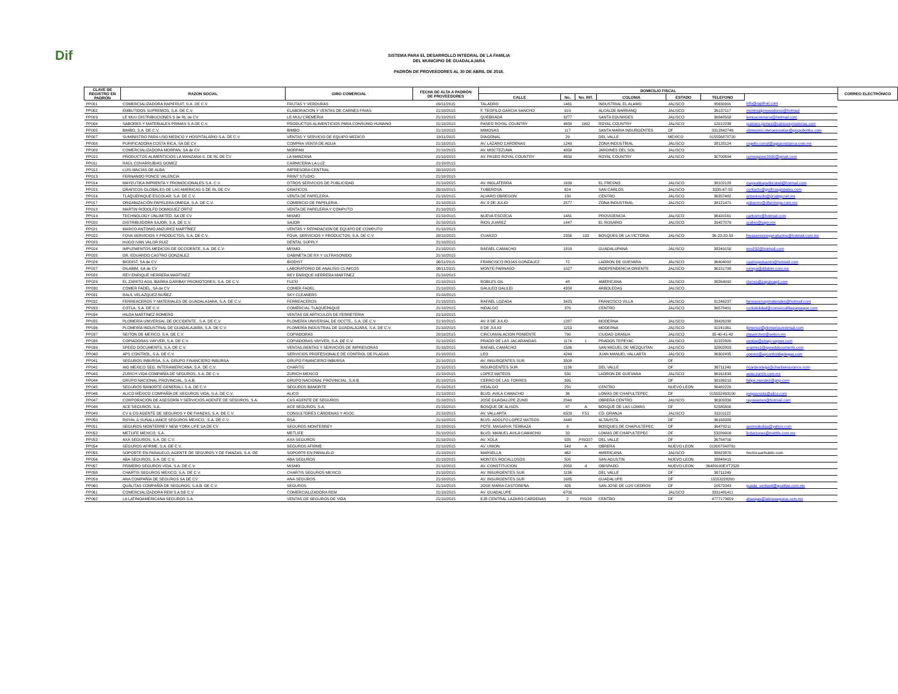Dif
SISTEMA PARA EL DESARROLLO INTEGRAL DE LA FAMILIA
DEL MUNICIPIO DE GUADALAJARA
PADRÓN DE PROVEEDORES AL 30 DE ABRIL DE 2018.
| CLAVE DE REGISTRO EN PADRÓN | RAZON SOCIAL | GIRO COMERCIAL | FECHA DE ALTA A PADRÓN DE PROVEEDORES | DOMICILIO FISCAL | | | | | | | CORREO ELECTRÓNICO |
| --- | --- | --- | --- | --- | --- | --- | --- | --- | --- | --- | --- |
| | | | | CALLE | No. | No. INT. | COLONIA | ESTADO | TELEFONO | | |
| PP001 | COMERCIALIZADORA RAPIFRUIT, S.A. DE C.V. | FRUTAS Y VERDURAS | 09/11/2015 | TALADRO | 1461 | | INDUSTRIAL EL ALAMO | JALISCO | 35630991 | info@rapifruit.com | |
| PP002 | EMBUTIDOS SUPREMOS, S.A. DE C.V. | ELABORACION Y VENTAS DE CARNES FRIAS | 21/10/2015 | F. TEOFILO GARCIA SANCHO | 919 | | ALCALDE BARRANQ | JALISCO | 36137117 | montrealproveedores@hotmail | |
| PP003 | LE MUU DISTRIBUCIONES S de RL de CV | LE MUU CREMERIA | 21/10/2015 | QUEBRADA | 3277 | | SANTA EDUWIGES | JALISCO | 36848550 | lemuucremeria@hotmail.com | |
| PP004 | SABORES Y MATERIALES PRIMAS S.A DE C.V. | PRODUCTOS ALIMENTICIOS PARA CONSUMO HUMANO | 21/10/2015 | PASEO ROYAL COUNTRY | 4650 | 1902 | ROYAL COUNTRY | JALISCO | 12012236 | gustavo.gomez@saboresymaterias.com | |
| PP005 | BIMBO, S.A. DE C.V. | BIMBO | 21/10/2015 | MIMOSAS | 117 | | SANTA MARIA INSURGENTES | DF | 3312842746 | obmexmo.oteroescuelas@grupobimbo.com | |
| PP007 | SUMINISTRO PARA USO MEDICO Y HOSPITALARIO S.A. DE C.V. | VENTAS Y SERVICIO DE EQUIPO MEDICO | 19/11/2015 | DIAGONAL | 29 | | DEL VALLE | MEXICO | 015556878720 | | |
| PP008 | PURIFICADORA COSTA RICA, SA DE CV | COMPRA VENTA DE AGUA | 21/10/2015 | AV. LAZARO CARDENAS | 1249 | | ZONA INDUSTRIAL | JALISCO | 38128124 | rogelio.corral@aguacostarica.com.mx | |
| PP009 | COMERCIALIZADORA MORPAN, SA de CV | MORPAN | 21/10/2015 | AV. MOCTEZUMA | 4350 | | JARDINES DEL SOL | JALISCO | | | |
| PP010 | PRODUCTOS ALIMENTICIOS LA MANZANA S. DE RL DE CV | LA MANZANA | 21/10/2015 | AV. PASEO ROYAL COUNTRY | 4650 | | ROYAL COUNTRY | JALISCO | 30700694 | ramosjavier2000@gmail.com | |
| PP011 | RAÚL COVARRUBIAS GOMEZ | CARNICERIA LA LUZ | 21/10/2015 | | | | | | | | |
| PP012 | LUIS MACIAS DE ALBA | IMPRESORA CENTRAL | 20/10/2015 | | | | | | | | |
| PP013 | FERNANDO PONCE VALENCIA | PRINT STUDIO | 21/10/2015 | | | | | | | | |
| PP014 | MAYEUTIKA IMPRENTA Y PROMOCIONALES S.A. C.V. | OTROS SERVICIOS DE PUBLICIDAD | 21/10/2015 | AV. INGLATERRA | 1639 | | EL FRESNO | JALISCO | 38102128 | mayeutikapublicidad@hotmail.com | |
| PP015 | GRAFICOS GLOBALES DE LAS AMERICAS S DE RL DE CV | GRAFICOS | 20/10/2015 | TUBEROSA | 624 | | SAN CARLOS | JALISCO | 3335-67-55 | contacto@graficosglobales.com | |
| PP016 | TLAQUEPAQUE ESCOLAR, S.A. DE C.V. | VENTA DE PAPELERIA. | 21/10/2015 | ALVARO OBREGON | 130 | | CENTRO | JALISCO | 36357482 | antoniosolo@prodigy.net.mx | |
| PP017 | ORGANIZACIÓN PAPELERA OMEGA, S.A. DE C.V. | COMERCIO DE PAPELERIA. | 21/10/2015 | AV. 8 DE JULIO | 2577 | | ZONA INDUSTRIAL | JALISCO | 38121471 | gobierno@ofientrega.com.mx | |
| PP018 | MARTIN RODOLFO DOMIGUEZ ORTIZ | VENTA DE PAPELERIA Y COMPUTO | 21/10/2015 | | | | | | | | |
| PP019 | TECHNOLOGY UNLIMITED, SA DE CV | MISMO | 21/10/2015 | NUEVA ESCOCIA | 1481 | | PROVIDENCIA | JALISCO | 36420161 | carlostrv@hotmail.com | |
| PP020 | DISTRIBUIDORA SAJOR, S.A. DE C.V. | SAJOR | 21/10/2015 | RIOS JUAREZ | 1447 | | EL ROSARIO | JALISCO | 39427070 | arubio@sajor.mx | |
| PP021 | MARCO ANTONIO ANZUREZ MARTÍNEZ | VENTAS Y REPARACION DE EQUIPO DE COMPUTO | 21/10/2015 | | | | | | | | |
| PP022 | FOVA SERVICIOS Y PRODUCTOS, S.A. DE C.V. | FOVA, SERVICIOS Y PRODUCTOS, S.A. DE C.V. | 20/10/2015 | CUARZO | 2356 | 103 | BOSQUES DE LA VICTORIA | JALISCO | 36-23-20-59 | fovaserviciosyproductos@hotmail.com.mx | |
| PP023 | HUGO IVAN VALOR RUIZ | DENTAL SUPPLY | 21/10/2015 | | | | | | | | |
| PP024 | IMPLEMENTOS MEDICOS DE OCCIDENTE, S.A. DE C.V. | MISMO | 21/10/2015 | RAFAEL CAMACHO | 1818 | | GUADALUPANA | JALISCO | 38249150 | imo232@hotmail.com | |
| PP025 | DR. EDUARDO CASTRO GONZALEZ | GABINETA DE RX Y ULTRASONIDO | 21/10/2015 | | | | | | | | |
| PP026 | BIODIST, SA de CV | BIODIST | 06/11/2015 | FRANCISCO ROJAS GONZALEZ | 72 | | LADRON DE GUEVARA | JALISCO | 36404092 | castrogeduardo@hotmail.com | |
| PP027 | DILABIM, SA de CV | LABORATORIO DE ANALISIS CLINICOS | 06/11/2015 | MONTE PARNASO | 1027 | | INDEPENDENCIA ORIENTE | JALISCO | 36151790 | mireya@dilabim.com.mx | |
| PP028 | REY ENRIQUE HERRERA MARTINEZ | REY ENRIQUE HERRERA MARTINEZ | 21/10/2015 | | | | | | | | |
| PP029 | EL ZAPATO AGIL IBARRA GARIBAY PROMOTORES, S.A. DE C.V. | FLEXI | 21/10/2015 | ROBLES GIL | 48 | | AMERICANA | JALISCO | 38264092 | rtorres@zapatoagil.com | |
| PP030 | COMER FADEL, SA de CV | COMER FADEL | 21/10/2015 | GALILEO GALILEI | 4358 | | ARBOLEDAS | JALISCO | | | |
| PP031 | RAUL VELAZQUEZ NUÑEZ | SKY CLEANERS | 21/10/2015 | | | | | | | | |
| PP032 | FERREACEROS Y MATERIALES DE GUADALAJARA, S.A. DE C.V. | FERREACEROS | 21/10/2015 | RAFAEL LOZADA | 3425 | | FRANCISCO VILLA | JALISCO | 31246237 | ferreacerosymateriales@hotmail.com | |
| PP033 | COTLA, S.A. DE C.V. | COMERCIAL TLAQUEPAQUE | 21/10/2015 | HIDALGO | 370 | | CENTRO | JALISCO | 36578401 | contabilidad@comercialtlaquepaque.com | |
| PP034 | HILDA MARTINEZ ROMERO | VENTAS DE ARTICULOS DE FERRETERIA | 21/10/2015 | | | | | | | | |
| PP035 | PLOMERÍA UNIVERSAL DE OCCIDENTE., S.A. DE C.V. | PLOMERÍA UNIVERSAL DE OCCTE., S.A. DE C.V. | 21/10/2015 | AV. 8 DE JULIO | 1287 | | MODERNA | JALISCO | 39426230 | | |
| PP036 | PLOMERÍA INDUSTRIAL DE GUADALAJARA, S.A. DE C.V. | PLOMERÍA INDUSTRIAL DE GUADALAJARA, S.A. DE C.V. | 21/10/2015 | 8 DE JULIO | 1153 | | MODERNA | JALISCO | 31241361 | ljimenez@plomeriauniversal.com | |
| PP037 | SEITON DE MEXICO, S.A. DE C.V. | COPIADORAS | 20/10/2015 | CIRCUNVALACION PONIENTE | 790 | | CIUDAD GRANJA | JALISCO | 35-40-41-42 | dasanchez@seiton.mx | |
| PP038 | COPIADORAS VAYVER, S.A. DE C.V. | COPIADORAS VAYVER, S.A. DE C.V. | 21/10/2015 | PRADO DE LAS JACARANDAS | 1174 | 1 | PRADOS TEPEYAC | JALISCO | 31222820 | ventas@sharp-vayver.com | |
| PP039 | SPEED DOCUMENTS, S.A. DE C.V. | VENTAS,RENTAS Y SERVICIOS DE IMPRESORAS | 21/10/2015 | RAFAEL CAMACHO | 1586 | | SAN MIGUEL DE MEZQUITAN | JALISCO | 32802803 | eramirez@speeddocuments.com | |
| PP040 | APS CONTROL, S.A. DE C.V. | SERVICIOS PROFESIONALE DE CONTROL DE PLAGAS | 21/10/2015 | LEO | 4249 | | JUAN MANUEL VALLARTA | JALISCO | 36302435 | operez@apcontroldeplagas.com | |
| PP041 | SEGUROS INBURSA, S.A. GRUPO FINANCIERO INBURSA | GRUPO FINANCIERO INBURSA | 21/10/2015 | AV. INSURGENTES SUR | 3500 | | | DF | | | |
| PP042 | AIG MEXICO SEG. INTERAMERICANA, S.A. DE C.V. | CHARTIS | 21/10/2015 | INSURGENTES SUR | 1136 | | DEL VALLE | DF | 36711240 | ricardoortega@chartisinsurance.com | |
| PP043 | ZURICH VIDA COMPAÑÍA DE SEGUROS, S.A. DE C.V. | ZURICH MEXICO | 21/10/2015 | LOPEZ MATEOS | 530 | | LADRON DE GUEVARA | JALISCO | 36161634 | www.zurich.com.mx | |
| PP044 | GRUPO NACIONAL PROVINCIAL, S.A.B. | GRUPO NACIONAL PROVINCIAL, S.A.B. | 21/10/2015 | CERRO DE LAS TORRES | 395 | | | DF | 38186210 | felipe.mendez@gnp.com | |
| PP045 | SEGUROS BANORTE GENERALI, S.A. DE C.V. | SEGUROS BANORTE | 21/10/2015 | HIDALGO | 250 | | CENTRO | NUEVO LEON | 36482220 | | |
| PP046 | ALICO MÉXICO COMPAÑÍA DE SEGUROS VIDA, S.A. DE C.V. | ALICO | 21/10/2015 | BLVD. AVILA CAMACHO | 36 | | LOMAS DE CHAPULTEPEC | DF | 015552493100 | jorgeacosta@alico.com | |
| PP047 | CORPORACIÓN DE ASESORÍA Y SERVICIOS AGENTE DE SEGUROS, S.A. | CAS AGENTE DE SEGUROS | 21/10/2015 | JOSE GUADALUPE ZUNO | 2040 | | OBRERA CENTRO | JALISCO | 36309330 | rayowarren@hotmail.com | |
| PP048 | ACE SEGUROS, S.A. | ACE SEGUROS, S.A. | 21/10/2015 | BOSQUE DE ALISOS | 47 | A | BOSQUE DE LAS LOMAS | DF | 52585800 | | |
| PP049 | CV & CO AGENTE DE SEGUROS Y DE FIANZAS, S.A. DE C.V. | CONSULTORES CÁRDENAS Y ASOC. | 21/10/2015 | AV. VALLARTA | 6503 | F51 | CD. GRANJA | JALISCO | 31101122 | | |
| PP050 | ROYAL & SUNALLIANCE SEGUROS MEXICO, .S.A. DE C.V. | RSA | 21/10/2015 | BLVD. ADOLFO LOPEZ MATEOS | 2448 | | ALTAVISTA | DF | 36168380 | | |
| PP051 | SEGUROS MONTERREY NEW YORK LIFE SA DE CV | SEGUROS MONTERREY | 21/10/2015 | PDTE. MASARYK TERRAZA | 8 | | BOSQUES DE CHAPULTEPEC | DF | 36478211 | aeminakataa@yahoo.com | |
| PP052 | METLIFE MEXICO, S.A. | METLIFE | 21/10/2015 | BLVD. MANUEL AVILA CAMACHO | 32 | | LOMAS DE CHAPULTEPEC | DF | 53289000 | licitaciones@metlife.com.mx | |
| PP053 | AXA SEGUROS, S.A. DE C.V. | AXA SEGUROS | 21/10/2015 | AV. XOLA | 535 | PISO27 | DEL VALLE | DF | 36784700 | | |
| PP054 | SEGUROS AFIRME, S.A. DE C.V. | SEGUROS AFIRME | 21/10/2015 | AV. UNION | 549 | A | OBRERA | NUEVO LEON | 018007348761 | | |
| PP055 | SOPORTE EN PARALELO, AGENTE DE SEGUROS Y DE FIANZAS, S.A. DE | SOPORTE EN PARALELO | 21/10/2015 | MARSELLA | 462 | | AMERICANA | JALISCO | 38823870 | hector.sanhulelo.com | |
| PP056 | ABA SEGUROS, S.A. DE C.V. | ABA SEGUROS | 21/10/2015 | MONTES ROCALLOSOS | 505 | | SAN AGUSTIN | NUEVO LEON | 38848415 | | |
| PP057 | PRIMERO SEGUROS VIDA, S.A. DE C.V. | MISMO | 21/10/2015 | AV. CONSTITUCION | 2050 | 4 | OBISPADO | NUEVO LEON | 36489100EXT2528 | | |
| PP058 | CHARTIS SEGUROS MEXICO, S.A. DE C.V. | CHARTIS SEGUROS MEXICO | 21/10/2015 | AV. INSURGENTES SUR | 1136 | | DEL VALLE | DF | 36711240 | | |
| PP059 | ANA COMPAÑÍA DE SEGUROS SA DE CV | ANA SEGUROS | 21/10/2015 | AV. INSURGENTES SUR | 1685 | | GUADALUPE | DF | 15553228200 | | |
| PP060 | QUÁLITAS COMPAÑÍA DE SEGUROS, S.A.B. DE C.V. | SEGUROS | 21/10/2015 | JOSE MARIA CASTORENA | 426 | | SAN JOSE DE LOS CEDROS | DF | 10572043 | guada_ventas4@qualitas.com.mx | |
| PP061 | COMERCIALIZADORA REM S.A DE C.V | COMERCIALIZADORA REM | 21/10/2015 | AV. GUADALUPE | 6700 | | | JALISCO | 3331481411 | | |
| PP062 | LA LATINOAMERICANA SEGUROS S.A | VENTAS DE SEGUROS DE VIDA | 21/10/2015 | EJE CENTRAL LAZARO CARDENAS | 2 | PISO8 | CENTRO | DF | 4777173659 | abarajas@latinoseguros.com.mx | |